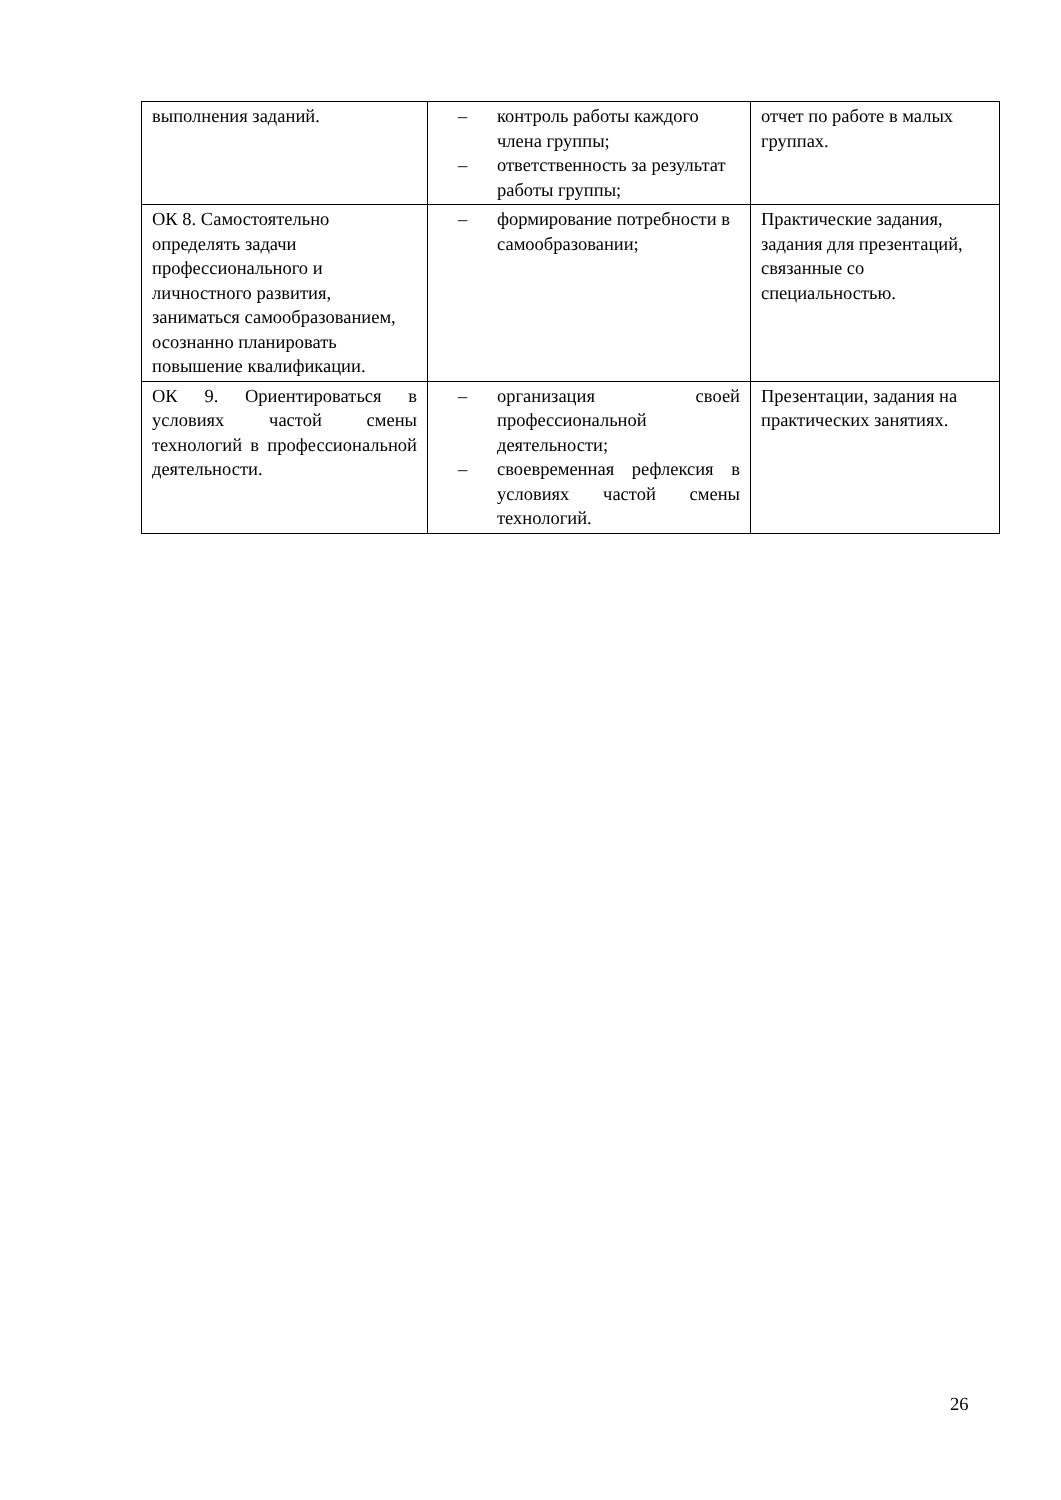| выполнения заданий. | – контроль работы каждого члена группы; – ответственность за результат работы группы; | отчет по работе в малых группах. |
| ОК 8. Самостоятельно определять задачи профессионального и личностного развития, заниматься самообразованием, осознанно планировать повышение квалификации. | – формирование потребности в самообразовании; | Практические задания, задания для презентаций, связанные со специальностью. |
| ОК 9. Ориентироваться в условиях частой смены технологий в профессиональной деятельности. | – организация своей профессиональной деятельности; – своевременная рефлексия в условиях частой смены технологий. | Презентации, задания на практических занятиях. |
26